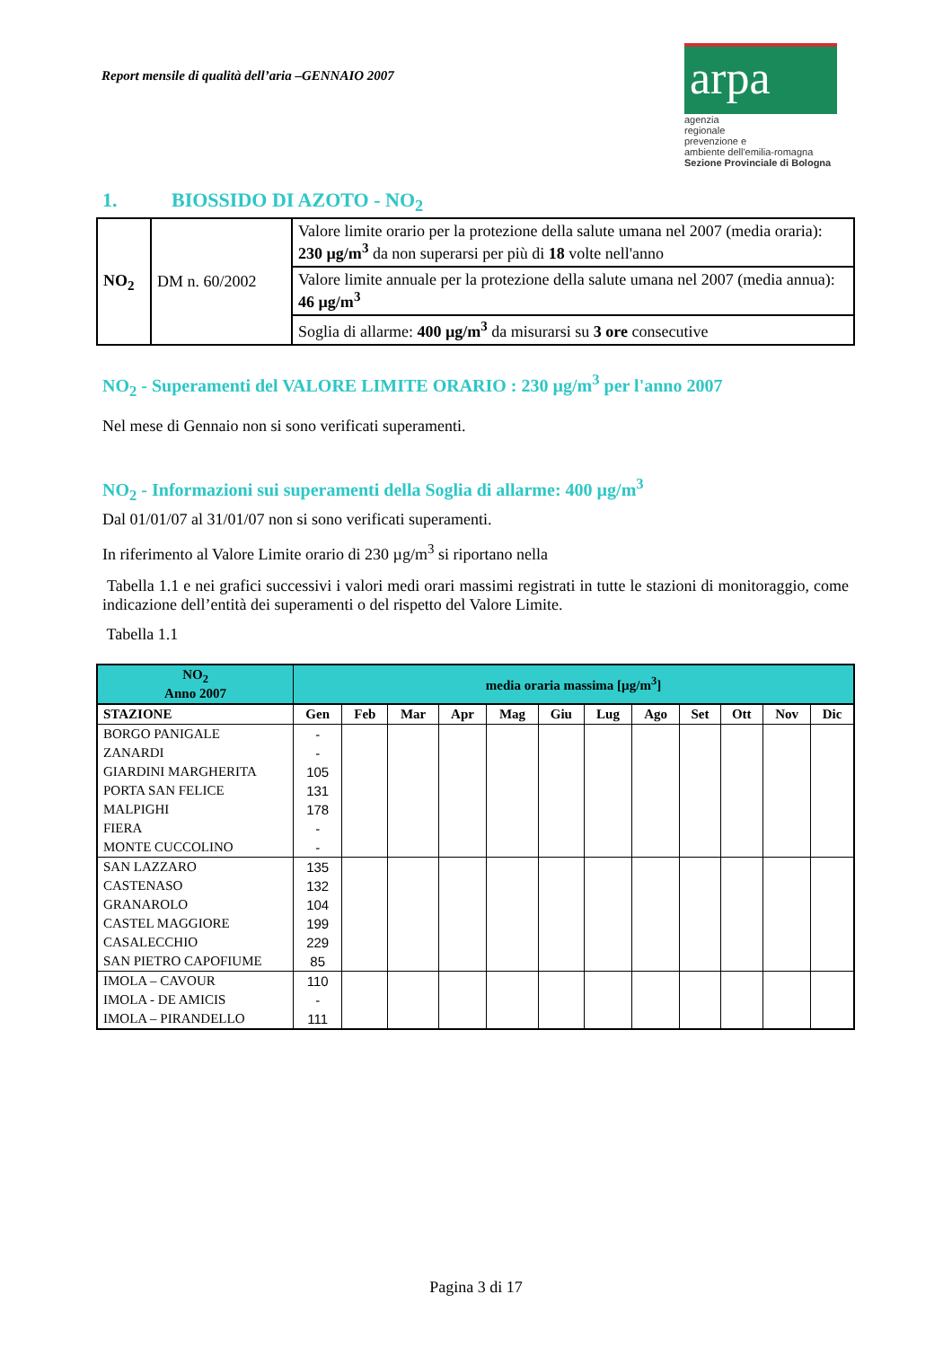Report mensile di qualità dell’aria –GENNAIO 2007
arpa
agenzia
regionale
prevenzione e
ambiente dell'emilia-romagna
Sezione Provinciale di Bologna
1. BIOSSIDO DI AZOTO - NO<sub>2</sub>
| NO<sub>2</sub> | DM n. 60/2002 | Valore limite orario per la protezione della salute umana nel 2007 (media oraria): 230 µg/m<sup>3</sup> da non superarsi per più di 18 volte nell'anno |
| | | Valore limite annuale per la protezione della salute umana nel 2007 (media annua): 46 µg/m<sup>3</sup> |
| | | Soglia di allarme: 400 µg/m<sup>3</sup> da misurarsi su 3 ore consecutive |
NO<sub>2</sub> - Superamenti del VALORE LIMITE ORARIO : 230 µg/m<sup>3</sup> per l'anno 2007
Nel mese di Gennaio non si sono verificati superamenti.
NO<sub>2</sub> - Informazioni sui superamenti della Soglia di allarme: 400 µg/m<sup>3</sup>
Dal 01/01/07 al 31/01/07 non si sono verificati superamenti.
In riferimento al Valore Limite orario di 230 µg/m<sup>3</sup> si riportano nella
Tabella 1.1 e nei grafici successivi i valori medi orari massimi registrati in tutte le stazioni di monitoraggio, come indicazione dell’entità dei superamenti o del rispetto del Valore Limite.
Tabella 1.1
| NO<sub>2</sub> Anno 2007 | media oraria massima [µg/m<sup>3</sup>] | | | | | | | | | | | |
| STAZIONE | Gen | Feb | Mar | Apr | Mag | Giu | Lug | Ago | Set | Ott | Nov | Dic |
| BORGO PANIGALE | - | | | | | | | | | | | |
| ZANARDI | - | | | | | | | | | | | |
| GIARDINI MARGHERITA | 105 | | | | | | | | | | | |
| PORTA SAN FELICE | 131 | | | | | | | | | | | |
| MALPIGHI | 178 | | | | | | | | | | | |
| FIERA | - | | | | | | | | | | | |
| MONTE CUCCOLINO | - | | | | | | | | | | | |
| SAN LAZZARO | 135 | | | | | | | | | | | |
| CASTENASO | 132 | | | | | | | | | | | |
| GRANAROLO | 104 | | | | | | | | | | | |
| CASTEL MAGGIORE | 199 | | | | | | | | | | | |
| CASALECCHIO | 229 | | | | | | | | | | | |
| SAN PIETRO CAPOFIUME | 85 | | | | | | | | | | | |
| IMOLA – CAVOUR | 110 | | | | | | | | | | | |
| IMOLA - DE AMICIS | - | | | | | | | | | | | |
| IMOLA – PIRANDELLO | 111 | | | | | | | | | | | |
Pagina 3 di 17